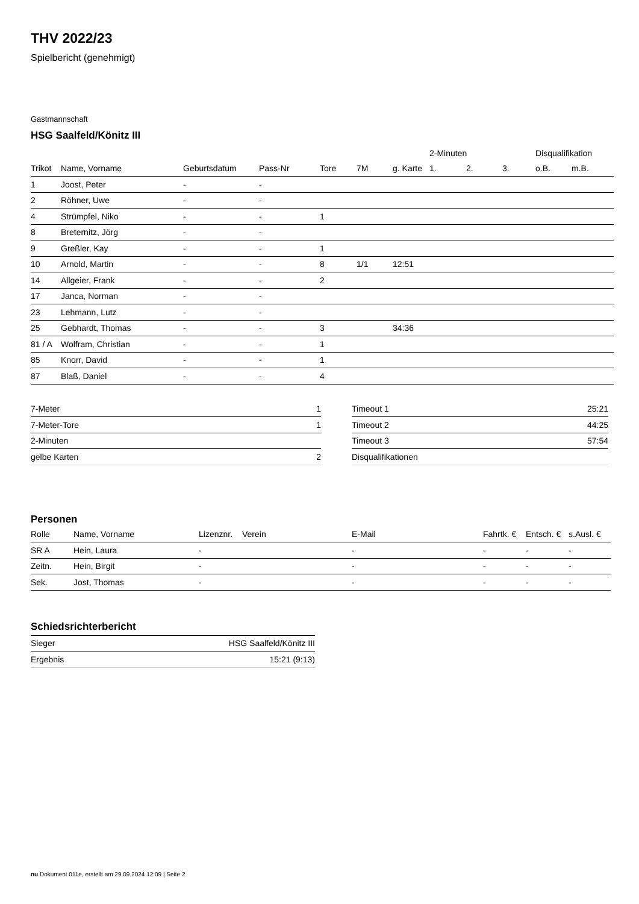THV 2022/23
Spielbericht (genehmigt)
Gastmannschaft
HSG Saalfeld/Könitz III
| | | | | | | | 2-Minuten | | | Disqualifikation | |
| --- | --- | --- | --- | --- | --- | --- | --- | --- | --- | --- | --- |
| Trikot | Name, Vorname | Geburtsdatum | Pass-Nr | Tore | 7M | g. Karte | 1. | 2. | 3. | o.B. | m.B. |
| 1 | Joost, Peter | - | - | | | | | | | | |
| 2 | Röhner, Uwe | - | - | | | | | | | | |
| 4 | Strümpfel, Niko | - | - | 1 | | | | | | | |
| 8 | Breternitz, Jörg | - | - | | | | | | | | |
| 9 | Greßler, Kay | - | - | 1 | | | | | | | |
| 10 | Arnold, Martin | - | - | 8 | 1/1 | 12:51 | | | | | |
| 14 | Allgeier, Frank | - | - | 2 | | | | | | | |
| 17 | Janca, Norman | - | - | | | | | | | | |
| 23 | Lehmann, Lutz | - | - | | | | | | | | |
| 25 | Gebhardt, Thomas | - | - | 3 | | 34:36 | | | | | |
| 81 / A | Wolfram, Christian | - | - | 1 | | | | | | | |
| 85 | Knorr, David | - | - | 1 | | | | | | | |
| 87 | Blaß, Daniel | - | - | 4 | | | | | | | |
| 7-Meter | 1 |
| 7-Meter-Tore | 1 |
| 2-Minuten | |
| gelbe Karten | 2 |
| Timeout 1 | 25:21 |
| Timeout 2 | 44:25 |
| Timeout 3 | 57:54 |
| Disqualifikationen | |
Personen
| Rolle | Name, Vorname | Lizenznr. | Verein | E-Mail | Fahrtk. € | Entsch. € | s.Ausl. € |
| --- | --- | --- | --- | --- | --- | --- | --- |
| SR A | Hein, Laura | - | | - | - | - | - |
| Zeitn. | Hein, Birgit | - | | - | - | - | - |
| Sek. | Jost, Thomas | - | | - | - | - | - |
Schiedsrichterbericht
| Sieger | HSG Saalfeld/Könitz III |
| Ergebnis | 15:21 (9:13) |
nu.Dokument 011e, erstellt am 29.09.2024 12:09 | Seite 2